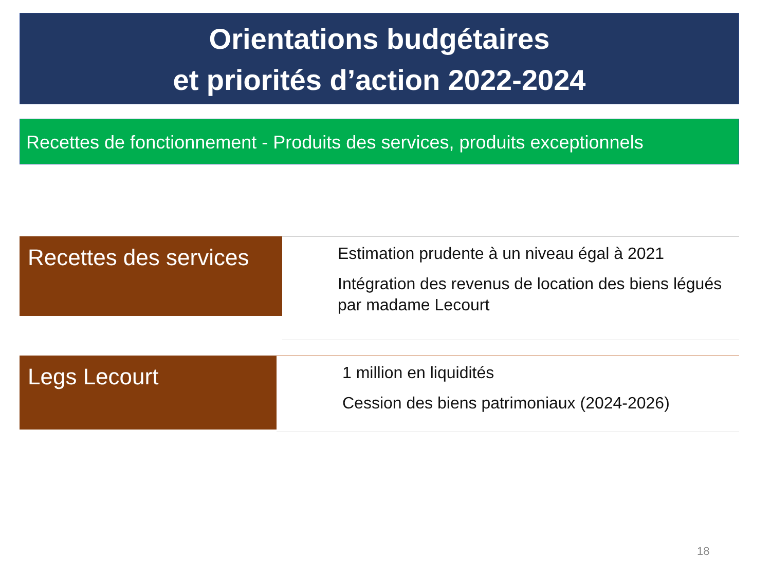Orientations budgétaires
et priorités d’action 2022-2024
Recettes de fonctionnement - Produits des services, produits exceptionnels
Recettes des services
Estimation prudente à un niveau égal à 2021
Intégration des revenus de location des biens légués par madame Lecourt
Legs Lecourt
1 million en liquidités
Cession des biens patrimoniaux (2024-2026)
18